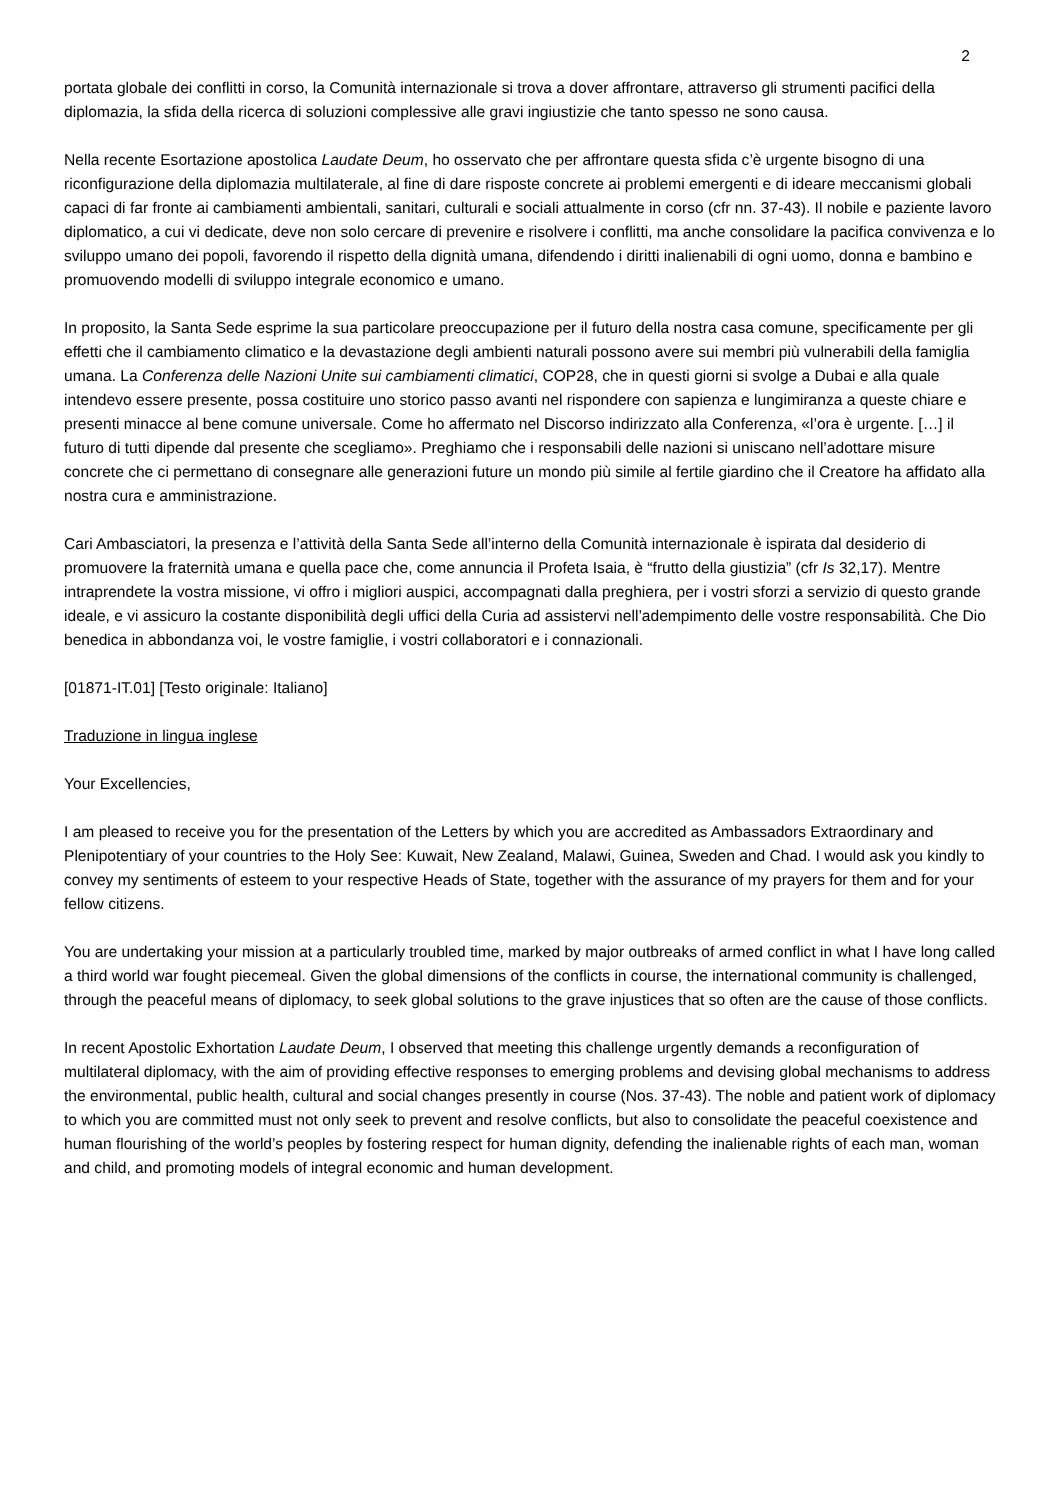2
portata globale dei conflitti in corso, la Comunità internazionale si trova a dover affrontare, attraverso gli strumenti pacifici della diplomazia, la sfida della ricerca di soluzioni complessive alle gravi ingiustizie che tanto spesso ne sono causa.
Nella recente Esortazione apostolica Laudate Deum, ho osservato che per affrontare questa sfida c’è urgente bisogno di una riconfigurazione della diplomazia multilaterale, al fine di dare risposte concrete ai problemi emergenti e di ideare meccanismi globali capaci di far fronte ai cambiamenti ambientali, sanitari, culturali e sociali attualmente in corso (cfr nn. 37-43). Il nobile e paziente lavoro diplomatico, a cui vi dedicate, deve non solo cercare di prevenire e risolvere i conflitti, ma anche consolidare la pacifica convivenza e lo sviluppo umano dei popoli, favorendo il rispetto della dignità umana, difendendo i diritti inalienabili di ogni uomo, donna e bambino e promuovendo modelli di sviluppo integrale economico e umano.
In proposito, la Santa Sede esprime la sua particolare preoccupazione per il futuro della nostra casa comune, specificamente per gli effetti che il cambiamento climatico e la devastazione degli ambienti naturali possono avere sui membri più vulnerabili della famiglia umana. La Conferenza delle Nazioni Unite sui cambiamenti climatici, COP28, che in questi giorni si svolge a Dubai e alla quale intendevo essere presente, possa costituire uno storico passo avanti nel rispondere con sapienza e lungimiranza a queste chiare e presenti minacce al bene comune universale. Come ho affermato nel Discorso indirizzato alla Conferenza, «l’ora è urgente. […] il futuro di tutti dipende dal presente che scegliamo». Preghiamo che i responsabili delle nazioni si uniscano nell’adottare misure concrete che ci permettano di consegnare alle generazioni future un mondo più simile al fertile giardino che il Creatore ha affidato alla nostra cura e amministrazione.
Cari Ambasciatori, la presenza e l’attività della Santa Sede all’interno della Comunità internazionale è ispirata dal desiderio di promuovere la fraternità umana e quella pace che, come annuncia il Profeta Isaia, è “frutto della giustizia” (cfr Is 32,17). Mentre intraprendete la vostra missione, vi offro i migliori auspici, accompagnati dalla preghiera, per i vostri sforzi a servizio di questo grande ideale, e vi assicuro la costante disponibilità degli uffici della Curia ad assistervi nell’adempimento delle vostre responsabilità. Che Dio benedica in abbondanza voi, le vostre famiglie, i vostri collaboratori e i connazionali.
[01871-IT.01] [Testo originale: Italiano]
Traduzione in lingua inglese
Your Excellencies,
I am pleased to receive you for the presentation of the Letters by which you are accredited as Ambassadors Extraordinary and Plenipotentiary of your countries to the Holy See: Kuwait, New Zealand, Malawi, Guinea, Sweden and Chad. I would ask you kindly to convey my sentiments of esteem to your respective Heads of State, together with the assurance of my prayers for them and for your fellow citizens.
You are undertaking your mission at a particularly troubled time, marked by major outbreaks of armed conflict in what I have long called a third world war fought piecemeal. Given the global dimensions of the conflicts in course, the international community is challenged, through the peaceful means of diplomacy, to seek global solutions to the grave injustices that so often are the cause of those conflicts.
In recent Apostolic Exhortation Laudate Deum, I observed that meeting this challenge urgently demands a reconfiguration of multilateral diplomacy, with the aim of providing effective responses to emerging problems and devising global mechanisms to address the environmental, public health, cultural and social changes presently in course (Nos. 37-43). The noble and patient work of diplomacy to which you are committed must not only seek to prevent and resolve conflicts, but also to consolidate the peaceful coexistence and human flourishing of the world’s peoples by fostering respect for human dignity, defending the inalienable rights of each man, woman and child, and promoting models of integral economic and human development.